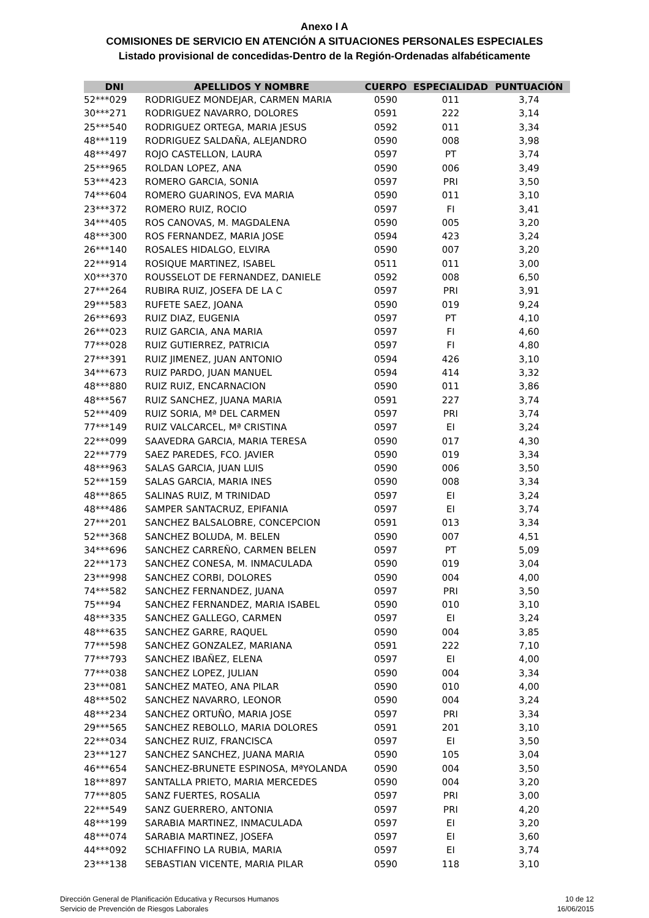Anexo I A
COMISIONES DE SERVICIO EN ATENCIÓN A SITUACIONES PERSONALES ESPECIALES
Listado provisional de concedidas-Dentro de la Región-Ordenadas alfabéticamente
| DNI | APELLIDOS Y NOMBRE | CUERPO | ESPECIALIDAD | PUNTUACIÓN |
| --- | --- | --- | --- | --- |
| 52***029 | RODRIGUEZ MONDEJAR, CARMEN MARIA | 0590 | 011 | 3,74 |
| 30***271 | RODRIGUEZ NAVARRO, DOLORES | 0591 | 222 | 3,14 |
| 25***540 | RODRIGUEZ ORTEGA, MARIA JESUS | 0592 | 011 | 3,34 |
| 48***119 | RODRIGUEZ SALDAÑA, ALEJANDRO | 0590 | 008 | 3,98 |
| 48***497 | ROJO CASTELLON, LAURA | 0597 | PT | 3,74 |
| 25***965 | ROLDAN LOPEZ, ANA | 0590 | 006 | 3,49 |
| 53***423 | ROMERO GARCIA, SONIA | 0597 | PRI | 3,50 |
| 74***604 | ROMERO GUARINOS, EVA MARIA | 0590 | 011 | 3,10 |
| 23***372 | ROMERO RUIZ, ROCIO | 0597 | FI | 3,41 |
| 34***405 | ROS CANOVAS, M. MAGDALENA | 0590 | 005 | 3,20 |
| 48***300 | ROS FERNANDEZ, MARIA JOSE | 0594 | 423 | 3,24 |
| 26***140 | ROSALES HIDALGO, ELVIRA | 0590 | 007 | 3,20 |
| 22***914 | ROSIQUE MARTINEZ, ISABEL | 0511 | 011 | 3,00 |
| X0***370 | ROUSSELOT DE FERNANDEZ, DANIELE | 0592 | 008 | 6,50 |
| 27***264 | RUBIRA RUIZ, JOSEFA DE LA C | 0597 | PRI | 3,91 |
| 29***583 | RUFETE SAEZ, JOANA | 0590 | 019 | 9,24 |
| 26***693 | RUIZ DIAZ, EUGENIA | 0597 | PT | 4,10 |
| 26***023 | RUIZ GARCIA, ANA MARIA | 0597 | FI | 4,60 |
| 77***028 | RUIZ GUTIERREZ, PATRICIA | 0597 | FI | 4,80 |
| 27***391 | RUIZ JIMENEZ, JUAN ANTONIO | 0594 | 426 | 3,10 |
| 34***673 | RUIZ PARDO, JUAN MANUEL | 0594 | 414 | 3,32 |
| 48***880 | RUIZ RUIZ, ENCARNACION | 0590 | 011 | 3,86 |
| 48***567 | RUIZ SANCHEZ, JUANA MARIA | 0591 | 227 | 3,74 |
| 52***409 | RUIZ SORIA, Mª DEL CARMEN | 0597 | PRI | 3,74 |
| 77***149 | RUIZ VALCARCEL, Mª CRISTINA | 0597 | EI | 3,24 |
| 22***099 | SAAVEDRA GARCIA, MARIA TERESA | 0590 | 017 | 4,30 |
| 22***779 | SAEZ PAREDES, FCO. JAVIER | 0590 | 019 | 3,34 |
| 48***963 | SALAS GARCIA, JUAN LUIS | 0590 | 006 | 3,50 |
| 52***159 | SALAS GARCIA, MARIA INES | 0590 | 008 | 3,34 |
| 48***865 | SALINAS RUIZ, M TRINIDAD | 0597 | EI | 3,24 |
| 48***486 | SAMPER SANTACRUZ, EPIFANIA | 0597 | EI | 3,74 |
| 27***201 | SANCHEZ BALSALOBRE, CONCEPCION | 0591 | 013 | 3,34 |
| 52***368 | SANCHEZ BOLUDA, M. BELEN | 0590 | 007 | 4,51 |
| 34***696 | SANCHEZ CARREÑO, CARMEN BELEN | 0597 | PT | 5,09 |
| 22***173 | SANCHEZ CONESA, M. INMACULADA | 0590 | 019 | 3,04 |
| 23***998 | SANCHEZ CORBI, DOLORES | 0590 | 004 | 4,00 |
| 74***582 | SANCHEZ FERNANDEZ, JUANA | 0597 | PRI | 3,50 |
| 75***94 | SANCHEZ FERNANDEZ, MARIA ISABEL | 0590 | 010 | 3,10 |
| 48***335 | SANCHEZ GALLEGO, CARMEN | 0597 | EI | 3,24 |
| 48***635 | SANCHEZ GARRE, RAQUEL | 0590 | 004 | 3,85 |
| 77***598 | SANCHEZ GONZALEZ, MARIANA | 0591 | 222 | 7,10 |
| 77***793 | SANCHEZ IBAÑEZ, ELENA | 0597 | EI | 4,00 |
| 77***038 | SANCHEZ LOPEZ, JULIAN | 0590 | 004 | 3,34 |
| 23***081 | SANCHEZ MATEO, ANA PILAR | 0590 | 010 | 4,00 |
| 48***502 | SANCHEZ NAVARRO, LEONOR | 0590 | 004 | 3,24 |
| 48***234 | SANCHEZ ORTUÑO, MARIA JOSE | 0597 | PRI | 3,34 |
| 29***565 | SANCHEZ REBOLLO, MARIA DOLORES | 0591 | 201 | 3,10 |
| 22***034 | SANCHEZ RUIZ, FRANCISCA | 0597 | EI | 3,50 |
| 23***127 | SANCHEZ SANCHEZ, JUANA MARIA | 0590 | 105 | 3,04 |
| 46***654 | SANCHEZ-BRUNETE ESPINOSA, MªYOLANDA | 0590 | 004 | 3,50 |
| 18***897 | SANTALLA PRIETO, MARIA MERCEDES | 0590 | 004 | 3,20 |
| 77***805 | SANZ FUERTES, ROSALIA | 0597 | PRI | 3,00 |
| 22***549 | SANZ GUERRERO, ANTONIA | 0597 | PRI | 4,20 |
| 48***199 | SARABIA MARTINEZ, INMACULADA | 0597 | EI | 3,20 |
| 48***074 | SARABIA MARTINEZ, JOSEFA | 0597 | EI | 3,60 |
| 44***092 | SCHIAFFINO LA RUBIA, MARIA | 0597 | EI | 3,74 |
| 23***138 | SEBASTIAN VICENTE, MARIA PILAR | 0590 | 118 | 3,10 |
Dirección General de Planificación Educativa y Recursos Humanos
Servicio de Prevención de Riesgos Laborales
10 de 12
16/06/2015